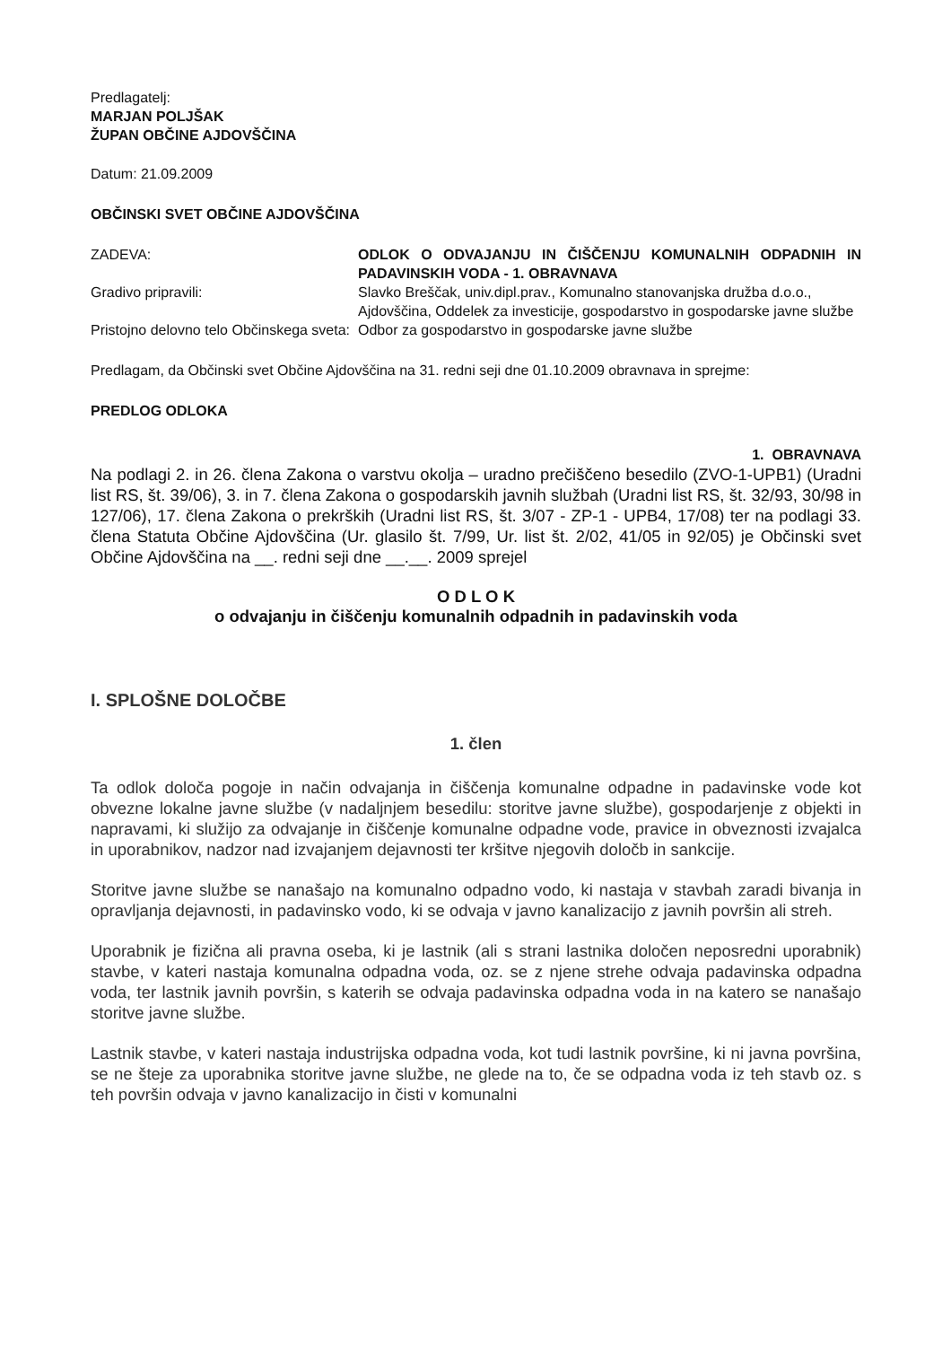Predlagatelj:
MARJAN POLJŠAK
ŽUPAN OBČINE AJDOVŠČINA
Datum: 21.09.2009
OBČINSKI SVET OBČINE AJDOVŠČINA
| ZADEVA: | ODLOK O ODVAJANJU IN ČIŠČENJU KOMUNALNIH ODPADNIH IN PADAVINSKIH VODA - 1. OBRAVNAVA |
| Gradivo pripravili: | Slavko Breščak, univ.dipl.prav., Komunalno stanovanjska družba d.o.o., Ajdovščina, Oddelek za investicije, gospodarstvo in gospodarske javne službe |
| Pristojno delovno telo Občinskega sveta: | Odbor za gospodarstvo in gospodarske javne službe |
Predlagam, da Občinski svet Občine Ajdovščina na 31. redni seji dne 01.10.2009 obravnava in sprejme:
PREDLOG ODLOKA
1. OBRAVNAVA
Na podlagi 2. in 26. člena Zakona o varstvu okolja – uradno prečiščeno besedilo (ZVO-1-UPB1) (Uradni list RS, št. 39/06), 3. in 7. člena Zakona o gospodarskih javnih službah (Uradni list RS, št. 32/93, 30/98 in 127/06), 17. člena Zakona o prekrških (Uradni list RS, št. 3/07 - ZP-1 - UPB4, 17/08) ter na podlagi 33. člena Statuta Občine Ajdovščina (Ur. glasilo št. 7/99, Ur. list št. 2/02, 41/05 in 92/05) je Občinski svet Občine Ajdovščina na __. redni seji dne __.__. 2009 sprejel
O D L O K
o odvajanju in čiščenju komunalnih odpadnih in padavinskih voda
I. SPLOŠNE DOLOČBE
1. člen
Ta odlok določa pogoje in način odvajanja in čiščenja komunalne odpadne in padavinske vode kot obvezne lokalne javne službe (v nadaljnjem besedilu: storitve javne službe), gospodarjenje z objekti in napravami, ki služijo za odvajanje in čiščenje komunalne odpadne vode, pravice in obveznosti izvajalca in uporabnikov, nadzor nad izvajanjem dejavnosti ter kršitve njegovih določb in sankcije.
Storitve javne službe se nanašajo na komunalno odpadno vodo, ki nastaja v stavbah zaradi bivanja in opravljanja dejavnosti, in padavinsko vodo, ki se odvaja v javno kanalizacijo z javnih površin ali streh.
Uporabnik je fizična ali pravna oseba, ki je lastnik (ali s strani lastnika določen neposredni uporabnik) stavbe, v kateri nastaja komunalna odpadna voda, oz. se z njene strehe odvaja padavinska odpadna voda, ter lastnik javnih površin, s katerih se odvaja padavinska odpadna voda in na katero se nanašajo storitve javne službe.
Lastnik stavbe, v kateri nastaja industrijska odpadna voda, kot tudi lastnik površine, ki ni javna površina, se ne šteje za uporabnika storitve javne službe, ne glede na to, če se odpadna voda iz teh stavb oz. s teh površin odvaja v javno kanalizacijo in čisti v komunalni